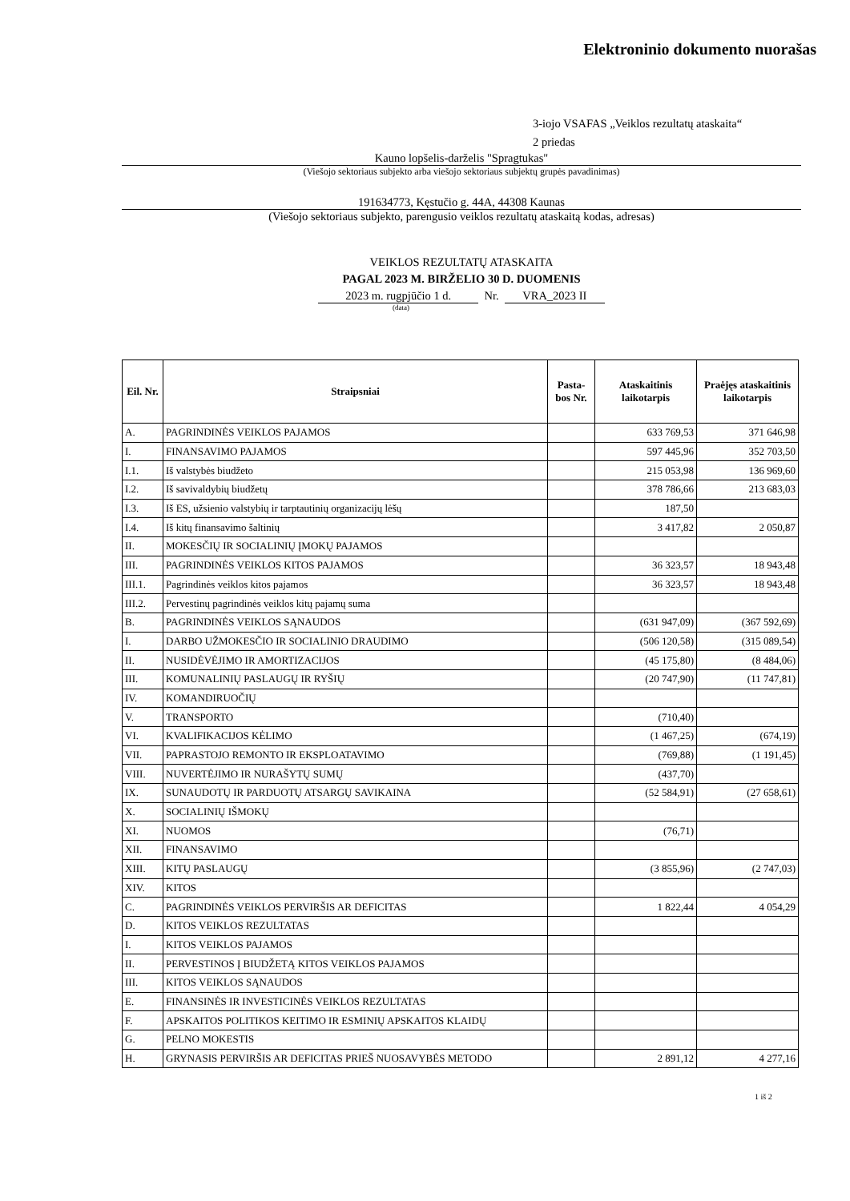Elektroninio dokumento nuorašas
3-iojo VSAFAS „Veiklos rezultatų ataskaita“
2 priedas
Kauno lopšelis-darželis "Spragtukas"
(Viešojo sektoriaus subjekto arba viešojo sektoriaus subjektų grupės pavadinimas)
191634773, Kęstučio g. 44A, 44308 Kaunas
(Viešojo sektoriaus subjekto, parengusio veiklos rezultatų ataskaitą kodas, adresas)
VEIKLOS REZULTATŲ ATASKAITA
PAGAL 2023 M. BIRŽELIO 30 D. DUOMENIS
2023 m. rugpjūčio 1 d. Nr. VRA_2023 II
(data)
| Eil. Nr. | Straipsniai | Pasta-bos Nr. | Ataskaitinis laikotarpis | Praėjęs ataskaitinis laikotarpis |
| --- | --- | --- | --- | --- |
| A. | PAGRINDINĖS VEIKLOS PAJAMOS | | 633 769,53 | 371 646,98 |
| I. | FINANSAVIMO PAJAMOS | | 597 445,96 | 352 703,50 |
| I.1. | Iš valstybės biudžeto | | 215 053,98 | 136 969,60 |
| I.2. | Iš savivaldybių biudžetų | | 378 786,66 | 213 683,03 |
| I.3. | Iš ES, užsienio valstybių ir tarptautinių organizacijų lėšų | | 187,50 | |
| I.4. | Iš kitų finansavimo šaltinių | | 3 417,82 | 2 050,87 |
| II. | MOKESČIŲ IR SOCIALINIŲ ĮMOKŲ PAJAMOS | | | |
| III. | PAGRINDINĖS VEIKLOS KITOS PAJAMOS | | 36 323,57 | 18 943,48 |
| III.1. | Pagrindinės veiklos kitos pajamos | | 36 323,57 | 18 943,48 |
| III.2. | Pervestinų pagrindinės veiklos kitų pajamų suma | | | |
| B. | PAGRINDINĖS VEIKLOS SĄNAUDOS | | (631 947,09) | (367 592,69) |
| I. | DARBO UŽMOKESČIO IR SOCIALINIO DRAUDIMO | | (506 120,58) | (315 089,54) |
| II. | NUSIDĖVĖJIMO IR AMORTIZACIJOS | | (45 175,80) | (8 484,06) |
| III. | KOMUNALINIŲ PASLAUGŲ IR RYŠIŲ | | (20 747,90) | (11 747,81) |
| IV. | KOMANDIRUOČIŲ | | | |
| V. | TRANSPORTO | | (710,40) | |
| VI. | KVALIFIKACIJOS KĖLIMO | | (1 467,25) | (674,19) |
| VII. | PAPRASTOJO REMONTO IR EKSPLOATAVIMO | | (769,88) | (1 191,45) |
| VIII. | NUVERTĖJIMO IR NURAŠYTŲ SUMŲ | | (437,70) | |
| IX. | SUNAUDOTŲ IR PARDUOTŲ ATSARGŲ SAVIKAINA | | (52 584,91) | (27 658,61) |
| X. | SOCIALINIŲ IŠMOKŲ | | | |
| XI. | NUOMOS | | (76,71) | |
| XII. | FINANSAVIMO | | | |
| XIII. | KITŲ PASLAUGŲ | | (3 855,96) | (2 747,03) |
| XIV. | KITOS | | | |
| C. | PAGRINDINĖS VEIKLOS PERVIRŠIS AR DEFICITAS | | 1 822,44 | 4 054,29 |
| D. | KITOS VEIKLOS REZULTATAS | | | |
| I. | KITOS VEIKLOS PAJAMOS | | | |
| II. | PERVESTINOS Į BIUDŽETĄ KITOS VEIKLOS PAJAMOS | | | |
| III. | KITOS VEIKLOS SĄNAUDOS | | | |
| E. | FINANSINĖS IR INVESTICINĖS VEIKLOS REZULTATAS | | | |
| F. | APSKAITOS POLITIKOS KEITIMO IR ESMINIŲ APSKAITOS KLAIDŲ | | | |
| G. | PELNO MOKESTIS | | | |
| H. | GRYNASIS PERVIRŠIS AR DEFICITAS PRIEŠ NUOSAVYBĖS METODO | | 2 891,12 | 4 277,16 |
1 iš 2